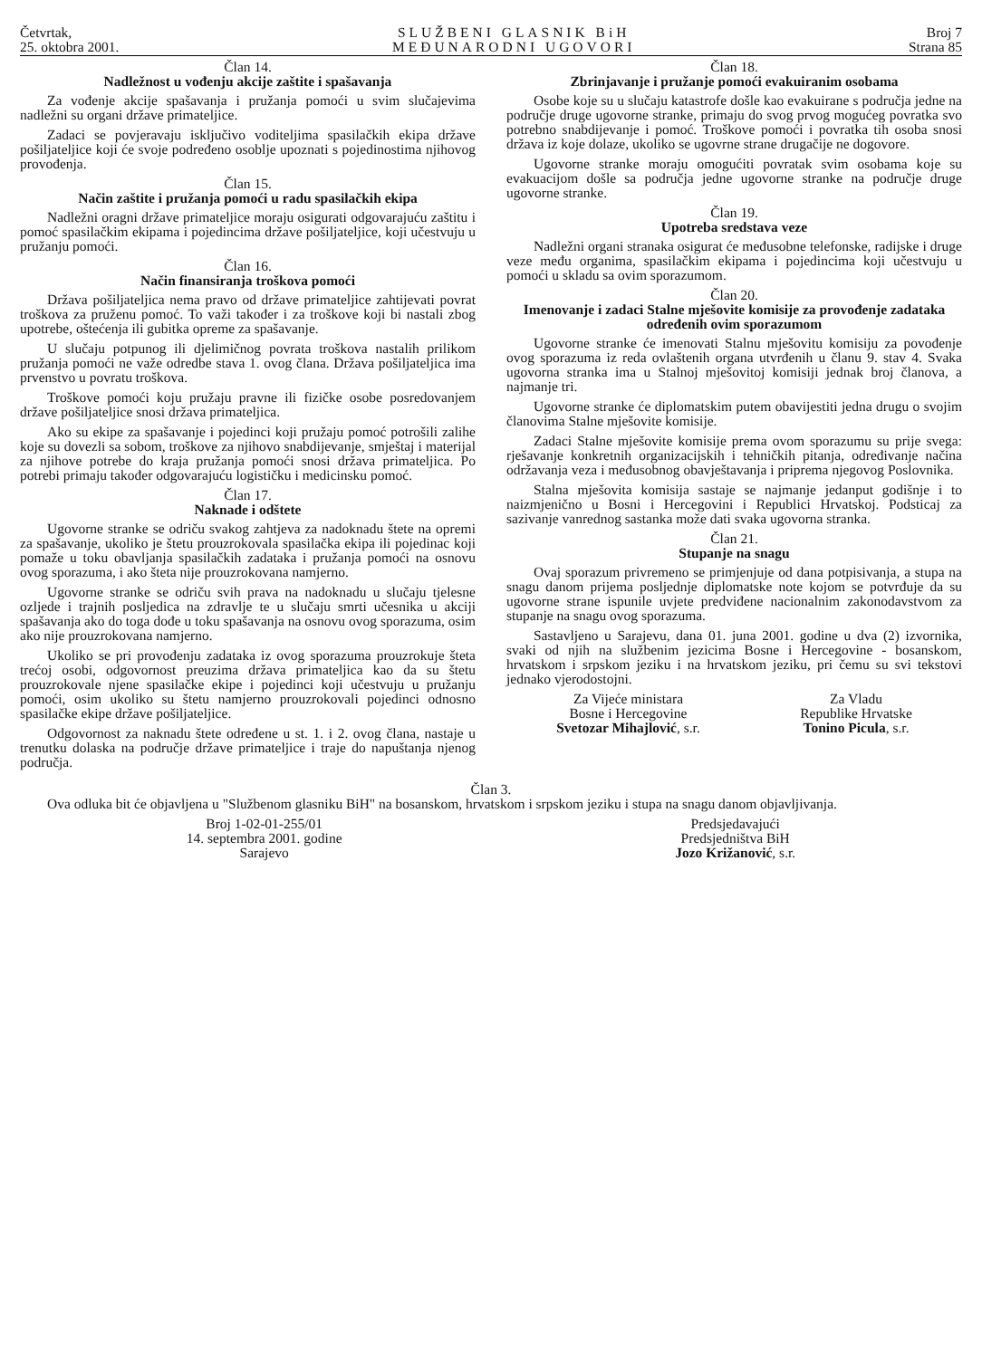Četvrtak,
25. oktobra 2001.
SLUŽBENI GLASNIK BiH
MEĐUNARODNI UGOVORI
Broj 7
Strana 85
Član 14.
Nadležnost u vođenju akcije zaštite i spašavanja
Za vođenje akcije spašavanja i pružanja pomoći u svim slučajevima nadležni su organi države primateljice.
Zadaci se povjeravaju isključivo voditeljima spasilačkih ekipa države pošiljateljice koji će svoje podređeno osoblje upoznati s pojedinostima njihovog provođenja.
Član 15.
Način zaštite i pružanja pomoći u radu spasilačkih ekipa
Nadležni oragni države primateljice moraju osigurati odgovarajuću zaštitu i pomoć spasilačkim ekipama i pojedincima države pošiljateljice, koji učestvuju u pružanju pomoći.
Član 16.
Način finansiranja troškova pomoći
Država pošiljateljica nema pravo od države primateljice zahtijevati povrat troškova za pruženu pomoć. To važi također i za troškove koji bi nastali zbog upotrebe, oštećenja ili gubitka opreme za spašavanje.
U slučaju potpunog ili djelimičnog povrata troškova nastalih prilikom pružanja pomoći ne važe odredbe stava 1. ovog člana. Država pošiljateljica ima prvenstvo u povratu troškova.
Troškove pomoći koju pružaju pravne ili fizičke osobe posredovanjem države pošiljateljice snosi država primateljica.
Ako su ekipe za spašavanje i pojedinci koji pružaju pomoć potrošili zalihe koje su dovezli sa sobom, troškove za njihovo snabdijevanje, smještaj i materijal za njihove potrebe do kraja pružanja pomoći snosi država primateljica. Po potrebi primaju također odgovarajuću logističku i medicinsku pomoć.
Član 17.
Naknade i odštete
Ugovorne stranke se odriču svakog zahtjeva za nadoknadu štete na opremi za spašavanje, ukoliko je štetu prouzrokovala spasilačka ekipa ili pojedinac koji pomaže u toku obavljanja spasilačkih zadataka i pružanja pomoći na osnovu ovog sporazuma, i ako šteta nije prouzrokovana namjerno.
Ugovorne stranke se odriču svih prava na nadoknadu u slučaju tjelesne ozljede i trajnih posljedica na zdravlje te u slučaju smrti učesnika u akciji spašavanja ako do toga dođe u toku spašavanja na osnovu ovog sporazuma, osim ako nije prouzrokovana namjerno.
Ukoliko se pri provođenju zadataka iz ovog sporazuma prouzrokuje šteta trećoj osobi, odgovornost preuzima država primateljica kao da su štetu prouzrokovale njene spasilačke ekipe i pojedinci koji učestvuju u pružanju pomoći, osim ukoliko su štetu namjerno prouzrokovali pojedinci odnosno spasilačke ekipe države pošiljateljice.
Odgovornost za naknadu štete određene u st. 1. i 2. ovog člana, nastaje u trenutku dolaska na područje države primateljice i traje do napuštanja njenog područja.
Član 18.
Zbrinjavanje i pružanje pomoći evakuiranim osobama
Osobe koje su u slučaju katastrofe došle kao evakuirane s područja jedne na područje druge ugovorne stranke, primaju do svog prvog mogućeg povratka svo potrebno snabdijevanje i pomoć. Troškove pomoći i povratka tih osoba snosi država iz koje dolaze, ukoliko se ugovrne strane drugačije ne dogovore.
Ugovorne stranke moraju omogućiti povratak svim osobama koje su evakuacijom došle sa područja jedne ugovorne stranke na područje druge ugovorne stranke.
Član 19.
Upotreba sredstava veze
Nadležni organi stranaka osigurat će međusobne telefonske, radijske i druge veze među organima, spasilačkim ekipama i pojedincima koji učestvuju u pomoći u skladu sa ovim sporazumom.
Član 20.
Imenovanje i zadaci Stalne mješovite komisije za provođenje zadataka određenih ovim sporazumom
Ugovorne stranke će imenovati Stalnu mješovitu komisiju za povođenje ovog sporazuma iz reda ovlaštenih organa utvrđenih u članu 9. stav 4. Svaka ugovorna stranka ima u Stalnoj mješovitoj komisiji jednak broj članova, a najmanje tri.
Ugovorne stranke će diplomatskim putem obavijestiti jedna drugu o svojim članovima Stalne mješovite komisije.
Zadaci Stalne mješovite komisije prema ovom sporazumu su prije svega: rješavanje konkretnih organizacijskih i tehničkih pitanja, određivanje načina održavanja veza i međusobnog obavještavanja i priprema njegovog Poslovnika.
Stalna mješovita komisija sastaje se najmanje jedanput godišnje i to naizmjenično u Bosni i Hercegovini i Republici Hrvatskoj. Podsticaj za sazivanje vanrednog sastanka može dati svaka ugovorna stranka.
Član 21.
Stupanje na snagu
Ovaj sporazum privremeno se primjenjuje od dana potpisivanja, a stupa na snagu danom prijema posljednje diplomatske note kojom se potvrđuje da su ugovorne strane ispunile uvjete predviđene nacionalnim zakonodavstvom za stupanje na snagu ovog sporazuma.
Sastavljeno u Sarajevu, dana 01. juna 2001. godine u dva (2) izvornika, svaki od njih na službenim jezicima Bosne i Hercegovine - bosanskom, hrvatskom i srpskom jeziku i na hrvatskom jeziku, pri čemu su svi tekstovi jednako vjerodostojni.
Za Vijeće ministara
Bosne i Hercegovine
Svetozar Mihajlović, s.r.
Za Vladu
Republike Hrvatske
Tonino Picula, s.r.
Član 3.
Ova odluka bit će objavljena u "Službenom glasniku BiH" na bosanskom, hrvatskom i srpskom jeziku i stupa na snagu danom objavljivanja.
Broj 1-02-01-255/01
14. septembra 2001. godine
Sarajevo
Predsjedavajući
Predsjedništva BiH
Jozo Križanović, s.r.